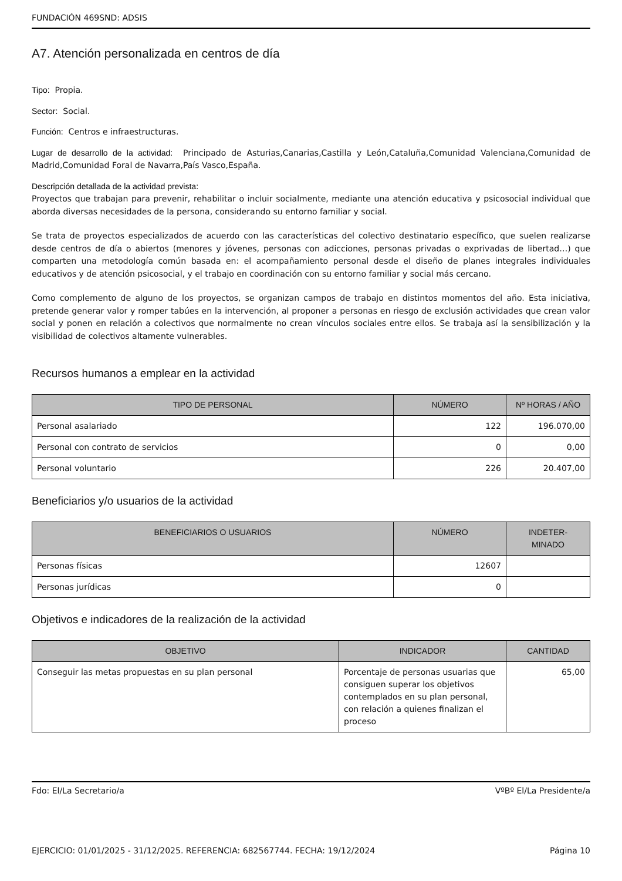FUNDACIÓN 469SND: ADSIS
A7. Atención personalizada en centros de día
Tipo: Propia.
Sector: Social.
Función: Centros e infraestructuras.
Lugar de desarrollo de la actividad: Principado de Asturias,Canarias,Castilla y León,Cataluña,Comunidad Valenciana,Comunidad de Madrid,Comunidad Foral de Navarra,País Vasco,España.
Descripción detallada de la actividad prevista:
Proyectos que trabajan para prevenir, rehabilitar o incluir socialmente, mediante una atención educativa y psicosocial individual que aborda diversas necesidades de la persona, considerando su entorno familiar y social.
Se trata de proyectos especializados de acuerdo con las características del colectivo destinatario específico, que suelen realizarse desde centros de día o abiertos (menores y jóvenes, personas con adicciones, personas privadas o exprivadas de libertad…) que comparten una metodología común basada en: el acompañamiento personal desde el diseño de planes integrales individuales educativos y de atención psicosocial, y el trabajo en coordinación con su entorno familiar y social más cercano.
Como complemento de alguno de los proyectos, se organizan campos de trabajo en distintos momentos del año. Esta iniciativa, pretende generar valor y romper tabúes en la intervención, al proponer a personas en riesgo de exclusión actividades que crean valor social y ponen en relación a colectivos que normalmente no crean vínculos sociales entre ellos. Se trabaja así la sensibilización y la visibilidad de colectivos altamente vulnerables.
Recursos humanos a emplear en la actividad
| TIPO DE PERSONAL | NÚMERO | Nº HORAS / AÑO |
| --- | --- | --- |
| Personal asalariado | 122 | 196.070,00 |
| Personal con contrato de servicios | 0 | 0,00 |
| Personal voluntario | 226 | 20.407,00 |
Beneficiarios y/o usuarios de la actividad
| BENEFICIARIOS O USUARIOS | NÚMERO | INDETER- MINADO |
| --- | --- | --- |
| Personas físicas | 12607 | |
| Personas jurídicas | 0 | |
Objetivos e indicadores de la realización de la actividad
| OBJETIVO | INDICADOR | CANTIDAD |
| --- | --- | --- |
| Conseguir las metas propuestas en su plan personal | Porcentaje de personas usuarias que consiguen superar los objetivos contemplados en su plan personal, con relación a quienes finalizan el proceso | 65,00 |
Fdo: El/La Secretario/a VºBº El/La Presidente/a
EJERCICIO: 01/01/2025 - 31/12/2025. REFERENCIA: 682567744. FECHA: 19/12/2024 Página 10